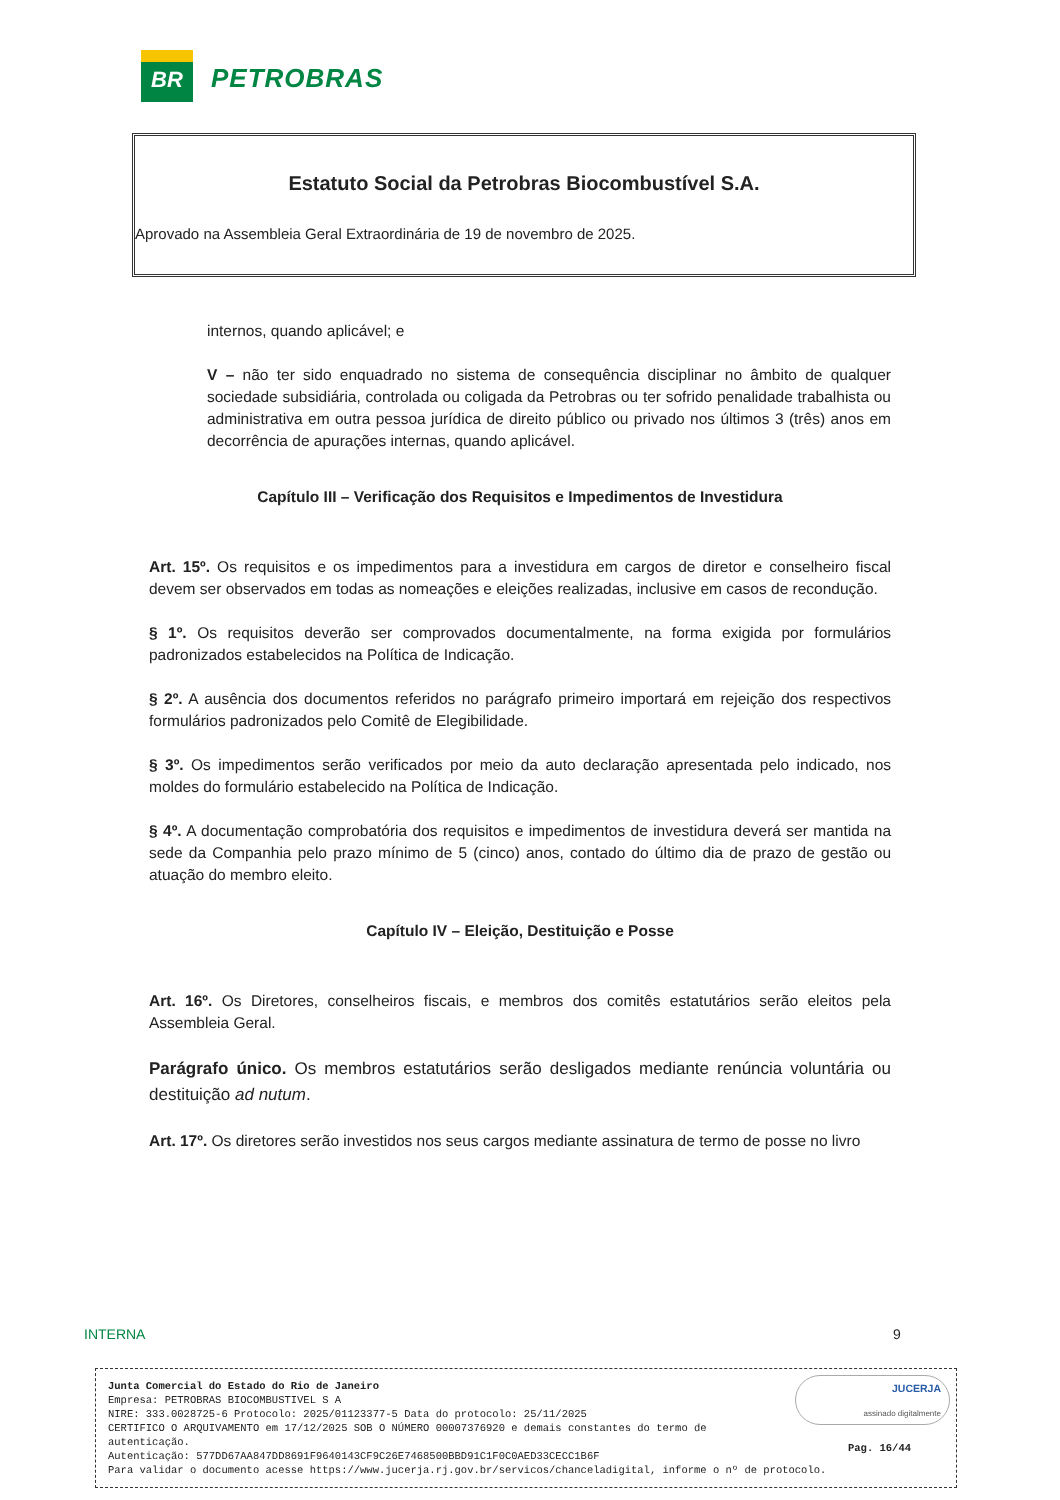BR
PETROBRAS
Estatuto Social da Petrobras Biocombustível S.A.
Aprovado na Assembleia Geral Extraordinária de 19 de novembro de 2025.
internos, quando aplicável; e
V – não ter sido enquadrado no sistema de consequência disciplinar no âmbito de qualquer sociedade subsidiária, controlada ou coligada da Petrobras ou ter sofrido penalidade trabalhista ou administrativa em outra pessoa jurídica de direito público ou privado nos últimos 3 (três) anos em decorrência de apurações internas, quando aplicável.
Capítulo III – Verificação dos Requisitos e Impedimentos de Investidura
Art. 15º. Os requisitos e os impedimentos para a investidura em cargos de diretor e conselheiro fiscal devem ser observados em todas as nomeações e eleições realizadas, inclusive em casos de recondução.
§ 1º. Os requisitos deverão ser comprovados documentalmente, na forma exigida por formulários padronizados estabelecidos na Política de Indicação.
§ 2º. A ausência dos documentos referidos no parágrafo primeiro importará em rejeição dos respectivos formulários padronizados pelo Comitê de Elegibilidade.
§ 3º. Os impedimentos serão verificados por meio da auto declaração apresentada pelo indicado, nos moldes do formulário estabelecido na Política de Indicação.
§ 4º. A documentação comprobatória dos requisitos e impedimentos de investidura deverá ser mantida na sede da Companhia pelo prazo mínimo de 5 (cinco) anos, contado do último dia de prazo de gestão ou atuação do membro eleito.
Capítulo IV – Eleição, Destituição e Posse
Art. 16º. Os Diretores, conselheiros fiscais, e membros dos comitês estatutários serão eleitos pela Assembleia Geral.
Parágrafo único. Os membros estatutários serão desligados mediante renúncia voluntária ou destituição ad nutum.
Art. 17º. Os diretores serão investidos nos seus cargos mediante assinatura de termo de posse no livro
INTERNA 9
Junta Comercial do Estado do Rio de Janeiro
Empresa: PETROBRAS BIOCOMBUSTIVEL S A
NIRE: 333.0028725-6 Protocolo: 2025/01123377-5 Data do protocolo: 25/11/2025
CERTIFICO O ARQUIVAMENTO em 17/12/2025 SOB O NÚMERO 00007376920 e demais constantes do termo de
autenticação.
Autenticação: 577DD67AA847DD8691F9640143CF9C26E7468500BBD91C1F0C0AED33CECC1B6F
Para validar o documento acesse https://www.jucerja.rj.gov.br/servicos/chanceladigital, informe o nº de protocolo.
JUCERJA
assinado digitalmente
Pag. 16/44